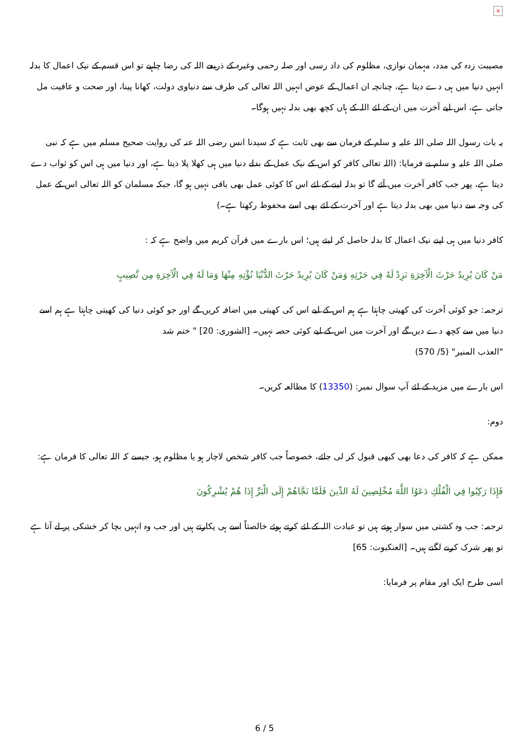×
مصیبت زدہ کی مدد، مہمان نوازی، مظلوم کی داد رسی اور صلہ رحمی وغیرہ کے ذریعے اللہ کی رضا چاہیے تو اس قسم کے نیک اعمال کا بدلہ انہیں دنیا میں ہی دے دیتا ہے، چنانچہ ان اعمال کے عوض انہیں اللہ تعالی کی طرف سے دنیاوی دولت، کھانا پینا، اور صحت و عافیت مل جاتی ہے، اس لیے آخرت میں ان کے لئے اللہ کے ہاں کچھ بھی بدلہ نہیں ہوگا۔
یہ بات رسول اللہ صلی اللہ علیہ و سلم کے فرمان سے بھی ثابت ہے کہ سیدنا انس رضی اللہ عنہ کی روایت صحیح مسلم میں ہے کہ نبی صلی اللہ علیہ و سلم نے فرمایا: (اللہ تعالی کافر کو اس کے نیک عمل کے بدلے دنیا میں ہی کھلا پلا دیتا ہے، اور دنیا میں ہی اس کو ثواب دے دیتا ہے، پھر جب کافر آخرت میں آئے گا تو بدلہ لینے کے لئے اس کا کوئی عمل بھی باقی نہیں ہو گا، جبکہ مسلمان کو اللہ تعالی اس کے عمل کی وجہ سے دنیا میں بھی بدلہ دیتا ہے اور آخرت کے لئے بھی اسے محفوظ رکھتا ہے۔)
کافر دنیا میں ہی اپنے نیک اعمال کا بدلہ حاصل کر لیتے ہیں؛ اس بارے میں قرآن کریم میں واضح ہے کہ :
مَنْ كَانَ يُرِيدُ حَرْثَ الْآخِرَةِ نَزِدْ لَهُ فِي حَرْثِهِ وَمَنْ كَانَ يُرِيدُ حَرْثَ الدُّنْيَا نُؤْتِهِ مِنْهَا وَمَا لَهُ فِي الْآخِرَةِ مِن نَّصِيبٍ
ترجمہ: جو کوئی آخرت کی کھیتی چاہتا ہے ہم اس کے لیے اس کی کھیتی میں اضافہ کریں گے اور جو کوئی دنیا کی کھیتی چاہتا ہے ہم اسے دنیا میں سے کچھ دے دیں گے اور آخرت میں اس کے لیے کوئی حصہ نہیں۔ [الشوری: 20] " ختم شد
"العذب المنیر" (5/ 570)
اس بارے میں مزید کے لئے آپ سوال نمبر: (13350) کا مطالعہ کریں۔
دوم:
ممکن ہے کہ کافر کی دعا بھی کبھی قبول کر لی جائے، خصوصاً جب کافر شخص لاچار ہو یا مظلوم ہو، جیسے کہ اللہ تعالی کا فرمان ہے:
فَإِذَا رَكِبُوا فِي الْفُلْكِ دَعَوُا اللَّهَ مُخْلِصِينَ لَهُ الدِّينَ فَلَمَّا نَجَّاهُمْ إِلَى الْبَرِّ إِذَا هُمْ يُشْرِكُونَ
ترجمہ: جب وہ کشتی میں سوار ہوتے ہیں تو عبادت اللہ کے لئے کرتے ہوئے خالصتاً اسے ہی پکارتے ہیں اور جب وہ انہیں بچا کر خشکی پر لے آتا ہے تو پھر شرک کرنے لگتے ہیں۔ [العنکبوت: 65]
اسی طرح ایک اور مقام پر فرمایا:
6 / 5